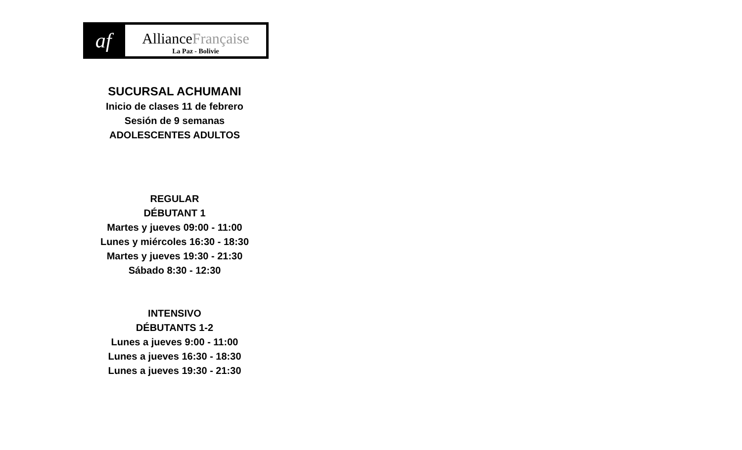af
AllianceFrançaise
La Paz - Bolivie
SUCURSAL ACHUMANI
Inicio de clases 11 de febrero
Sesión de 9 semanas
ADOLESCENTES ADULTOS
REGULAR
DÉBUTANT 1
Martes y jueves 09:00 - 11:00
Lunes y miércoles 16:30 - 18:30
Martes y jueves 19:30 - 21:30
Sábado 8:30 - 12:30
INTENSIVO
DÉBUTANTS 1-2
Lunes a jueves 9:00 - 11:00
Lunes a jueves 16:30 - 18:30
Lunes a jueves 19:30 - 21:30